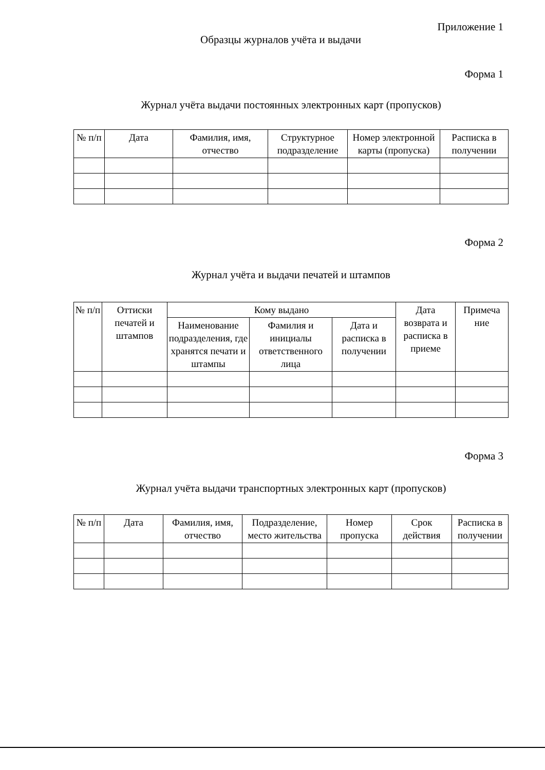Приложение 1
Образцы журналов учёта и выдачи
Форма 1
Журнал учёта выдачи постоянных электронных карт (пропусков)
| № п/п | Дата | Фамилия, имя, отчество | Структурное подразделение | Номер электронной карты (пропуска) | Расписка в получении |
| --- | --- | --- | --- | --- | --- |
Форма 2
Журнал учёта и выдачи печатей и штампов
| № п/п | Оттиски печатей и штампов | Кому выдано | | | Дата возврата и расписка в приеме | Примеча ние |
| --- | --- | --- | --- | --- | --- | --- |
| | | Наименование подразделения, где хранятся печати и штампы | Фамилия и инициалы ответственного лица | Дата и расписка в получении | | |
Форма 3
Журнал учёта выдачи транспортных электронных карт (пропусков)
| № п/п | Дата | Фамилия, имя, отчество | Подразделение, место жительства | Номер пропуска | Срок действия | Расписка в получении |
| --- | --- | --- | --- | --- | --- | --- |